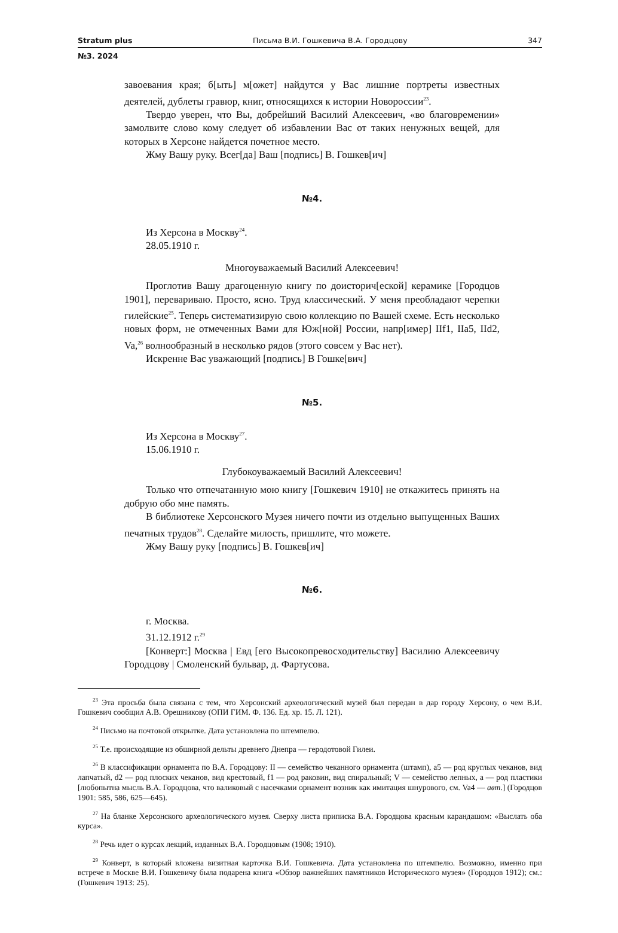Stratum plus Письма В.И. Гошкевича В.А. Городцову 347
№3. 2024
завоевания края; б[ыть] м[ожет] найдутся у Вас лишние портреты известных деятелей, дублеты гравюр, книг, относящихся к истории Новороссии<sup>23</sup>.
Твердо уверен, что Вы, добрейший Василий Алексеевич, «во благовремении» замолвите слово кому следует об избавлении Вас от таких ненужных вещей, для которых в Херсоне найдется почетное место.
Жму Вашу руку. Всег[да] Ваш [подпись] В. Гошкев[ич]
№4.
Из Херсона в Москву<sup>24</sup>.
28.05.1910 г.
Многоуважаемый Василий Алексеевич!
Проглотив Вашу драгоценную книгу по доисторич[еской] керамике [Городцов 1901], перевариваю. Просто, ясно. Труд классический. У меня преобладают черепки гилейские<sup>25</sup>. Теперь систематизирую свою коллекцию по Вашей схеме. Есть несколько новых форм, не отмеченных Вами для Юж[ной] России, напр[имер] IIf1, IIa5, IId2, Va,<sup>26</sup> волнообразный в несколько рядов (этого совсем у Вас нет).
Искренне Вас уважающий [подпись] В Гошке[вич]
№5.
Из Херсона в Москву<sup>27</sup>.
15.06.1910 г.
Глубокоуважаемый Василий Алексеевич!
Только что отпечатанную мою книгу [Гошкевич 1910] не откажитесь принять на добрую обо мне память.
В библиотеке Херсонского Музея ничего почти из отдельно выпущенных Ваших печатных трудов<sup>28</sup>. Сделайте милость, пришлите, что можете.
Жму Вашу руку [подпись] В. Гошкев[ич]
№6.
г. Москва.
31.12.1912 г.<sup>29</sup>
[Конверт:] Москва | Евд [его Высокопревосходительству] Василию Алексеевичу Городцову | Смоленский бульвар, д. Фартусова.
<sup>23</sup> Эта просьба была связана с тем, что Херсонский археологический музей был передан в дар городу Херсону, о чем В.И. Гошкевич сообщил А.В. Орешникову (ОПИ ГИМ. Ф. 136. Ед. хр. 15. Л. 121).
<sup>24</sup> Письмо на почтовой открытке. Дата установлена по штемпелю.
<sup>25</sup> Т.е. происходящие из обширной дельты древнего Днепра — геродотовой Гилеи.
<sup>26</sup> В классификации орнамента по В.А. Городцову: II — семейство чеканного орнамента (штамп), a5 — род круглых чеканов, вид лапчатый, d2 — род плоских чеканов, вид крестовый, f1 — род раковин, вид спиральный; V — семейство лепных, a — род пластики [любопытна мысль В.А. Городцова, что валиковый с насечками орнамент возник как имитация шнурового, см. Va4 — авт.] (Городцов 1901: 585, 586, 625—645).
<sup>27</sup> На бланке Херсонского археологического музея. Сверху листа приписка В.А. Городцова красным карандашом: «Выслать оба курса».
<sup>28</sup> Речь идет о курсах лекций, изданных В.А. Городцовым (1908; 1910).
<sup>29</sup> Конверт, в который вложена визитная карточка В.И. Гошкевича. Дата установлена по штемпелю. Возможно, именно при встрече в Москве В.И. Гошкевичу была подарена книга «Обзор важнейших памятников Исторического музея» (Городцов 1912); см.: (Гошкевич 1913: 25).